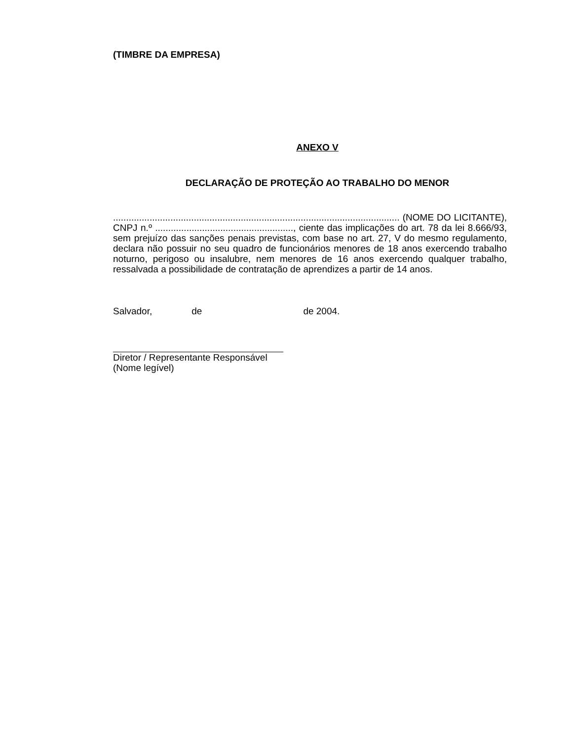(TIMBRE DA EMPRESA)
ANEXO V
DECLARAÇÃO DE PROTEÇÃO AO TRABALHO DO MENOR
.............................................................................................................. (NOME DO LICITANTE), CNPJ n.º ....................................................., ciente das implicações do art. 78 da lei 8.666/93, sem prejuízo das sanções penais previstas, com base no art. 27, V do mesmo regulamento, declara não possuir no seu quadro de funcionários menores de 18 anos exercendo trabalho noturno, perigoso ou insalubre, nem menores de 16 anos exercendo qualquer trabalho, ressalvada a possibilidade de contratação de aprendizes a partir de 14 anos.
Salvador, de de 2004.
Diretor / Representante Responsável
(Nome legível)